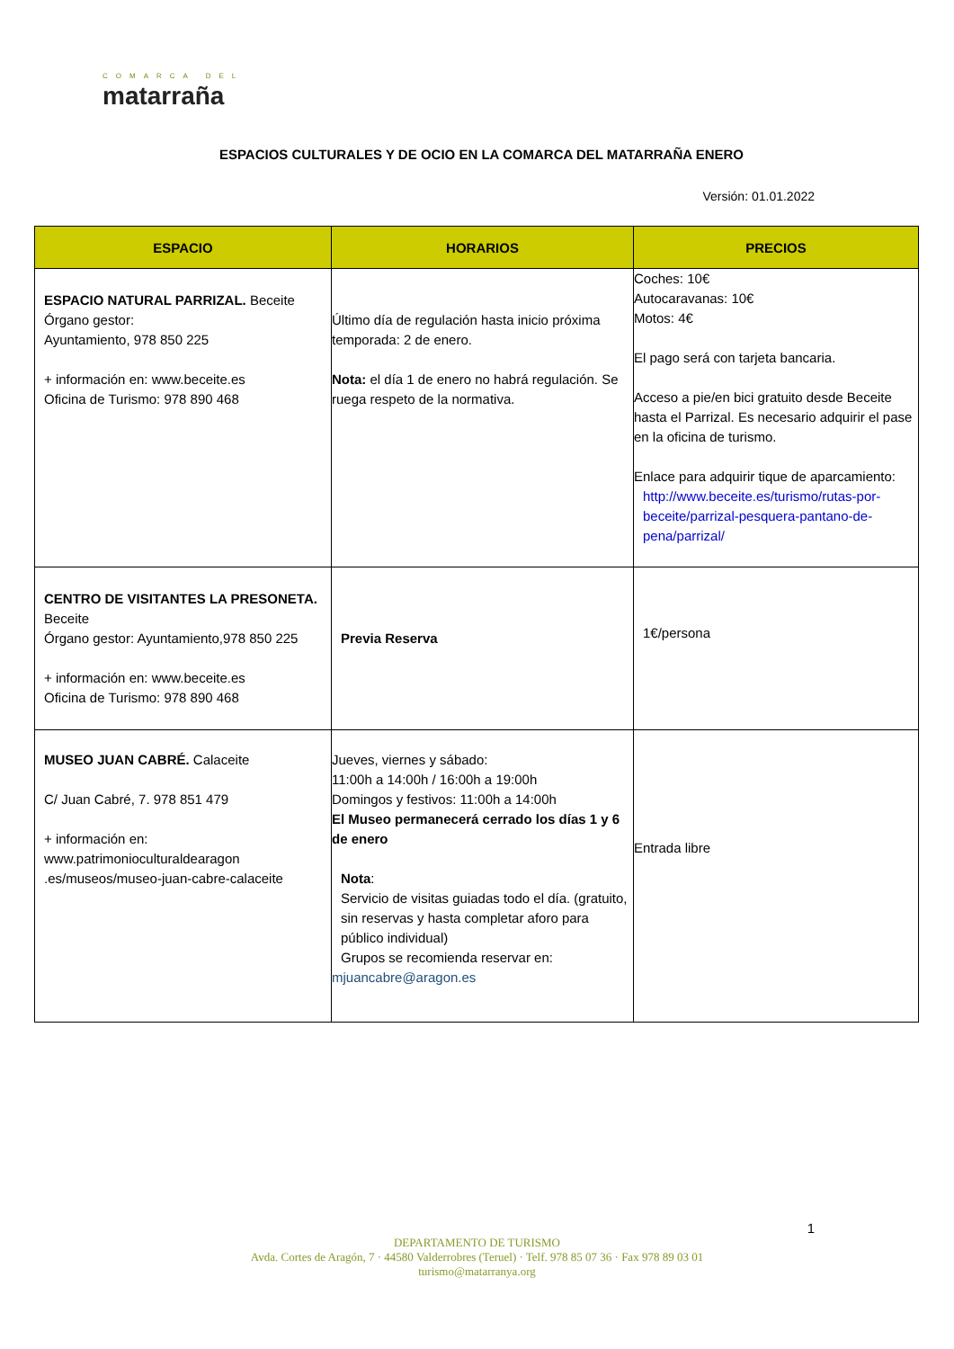COMARCA DEL
matarraña
ESPACIOS CULTURALES Y DE OCIO EN LA COMARCA DEL MATARRAÑA ENERO
Versión: 01.01.2022
| ESPACIO | HORARIOS | PRECIOS |
| --- | --- | --- |
| ESPACIO NATURAL PARRIZAL. Beceite Órgano gestor: Ayuntamiento, 978 850 225 + información en: www.beceite.es Oficina de Turismo: 978 890 468 | Último día de regulación hasta inicio próxima temporada: 2 de enero. Nota: el día 1 de enero no habrá regulación. Se ruega respeto de la normativa. | Coches: 10€ Autocaravanas: 10€ Motos: 4€ El pago será con tarjeta bancaria. Acceso a pie/en bici gratuito desde Beceite hasta el Parrizal. Es necesario adquirir el pase en la oficina de turismo. Enlace para adquirir tique de aparcamiento: http://www.beceite.es/turismo/rutas-por-beceite/parrizal-pesquera-pantano-de-pena/parrizal/ |
| CENTRO DE VISITANTES LA PRESONETA. Beceite Órgano gestor: Ayuntamiento,978 850 225 + información en: www.beceite.es Oficina de Turismo: 978 890 468 | Previa Reserva | 1€/persona |
| MUSEO JUAN CABRÉ. Calaceite C/ Juan Cabré, 7. 978 851 479 + información en: www.patrimonioculturaldearagon .es/museos/museo-juan-cabre-calaceite | Jueves, viernes y sábado: 11:00h a 14:00h / 16:00h a 19:00h Domingos y festivos: 11:00h a 14:00h El Museo permanecerá cerrado los días 1 y 6 de enero Nota : Servicio de visitas guiadas todo el día. (gratuito, sin reservas y hasta completar aforo para público individual) Grupos se recomienda reservar en: mjuancabre@aragon.es | Entrada libre |
1
DEPARTAMENTO DE TURISMO
Avda. Cortes de Aragón, 7 · 44580 Valderrobres (Teruel) · Telf. 978 85 07 36 · Fax 978 89 03 01
turismo@matarranya.org